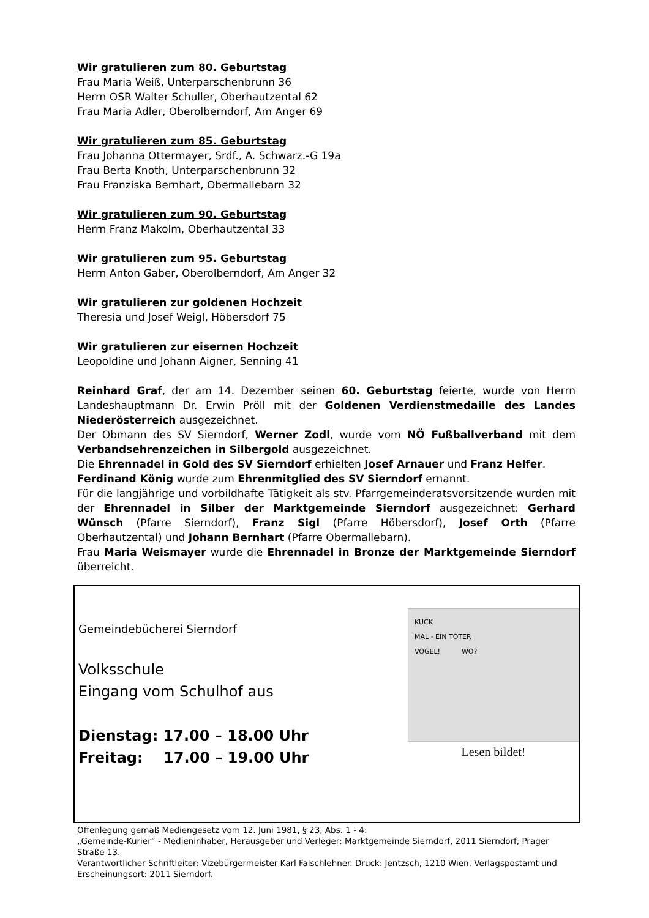Wir gratulieren zum 80. Geburtstag
Frau Maria Weiß, Unterparschenbrunn 36
Herrn OSR Walter Schuller, Oberhautzental 62
Frau Maria Adler, Oberolberndorf, Am Anger 69
Wir gratulieren zum 85. Geburtstag
Frau Johanna Ottermayer, Srdf., A. Schwarz.-G 19a
Frau Berta Knoth, Unterparschenbrunn 32
Frau Franziska Bernhart, Obermallebarn 32
Wir gratulieren zum 90. Geburtstag
Herrn Franz Makolm, Oberhautzental 33
Wir gratulieren zum 95. Geburtstag
Herrn Anton Gaber, Oberolberndorf, Am Anger 32
Wir gratulieren zur goldenen Hochzeit
Theresia und Josef Weigl, Höbersdorf 75
Wir gratulieren zur eisernen Hochzeit
Leopoldine und Johann Aigner, Senning 41
Reinhard Graf, der am 14. Dezember seinen 60. Geburtstag feierte, wurde von Herrn Landeshauptmann Dr. Erwin Pröll mit der Goldenen Verdienstmedaille des Landes Niederösterreich ausgezeichnet.
Der Obmann des SV Sierndorf, Werner Zodl, wurde vom NÖ Fußballverband mit dem Verbandsehrenzeichen in Silbergold ausgezeichnet.
Die Ehrennadel in Gold des SV Sierndorf erhielten Josef Arnauer und Franz Helfer.
Ferdinand König wurde zum Ehrenmitglied des SV Sierndorf ernannt.
Für die langjährige und vorbildhafte Tätigkeit als stv. Pfarrgemeinderatsvorsitzende wurden mit der Ehrennadel in Silber der Marktgemeinde Sierndorf ausgezeichnet: Gerhard Wünsch (Pfarre Sierndorf), Franz Sigl (Pfarre Höbersdorf), Josef Orth (Pfarre Oberhautzental) und Johann Bernhart (Pfarre Obermallebarn).
Frau Maria Weismayer wurde die Ehrennadel in Bronze der Marktgemeinde Sierndorf überreicht.
Gemeindebücherei Sierndorf
Volksschule
Eingang vom Schulhof aus
Dienstag: 17.00 – 18.00 Uhr
Freitag: 17.00 – 19.00 Uhr
KUCK
MAL - EIN TOTER
VOGEL! WO?
Lesen bildet!
Offenlegung gemäß Mediengesetz vom 12. Juni 1981, § 23, Abs. 1 - 4:
„Gemeinde-Kurier“ - Medieninhaber, Herausgeber und Verleger: Marktgemeinde Sierndorf, 2011 Sierndorf, Prager Straße 13.
Verantwortlicher Schriftleiter: Vizebürgermeister Karl Falschlehner. Druck: Jentzsch, 1210 Wien. Verlagspostamt und Erscheinungsort: 2011 Sierndorf.